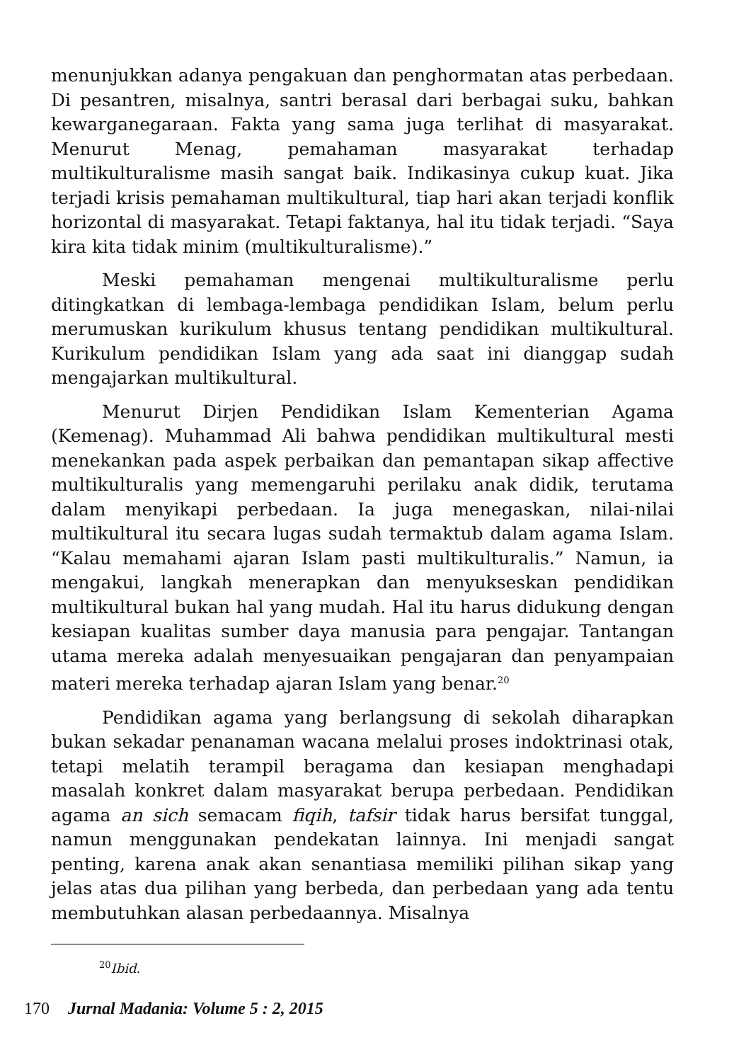menunjukkan adanya pengakuan dan penghormatan atas perbedaan. Di pesantren, misalnya, santri berasal dari berbagai suku, bahkan kewarganegaraan. Fakta yang sama juga terlihat di masyarakat. Menurut Menag, pemahaman masyarakat terhadap multikulturalisme masih sangat baik. Indikasinya cukup kuat. Jika terjadi krisis pemahaman multikultural, tiap hari akan terjadi konflik horizontal di masyarakat. Tetapi faktanya, hal itu tidak terjadi. “Saya kira kita tidak minim (multikulturalisme).”
Meski pemahaman mengenai multikulturalisme perlu ditingkatkan di lembaga-lembaga pendidikan Islam, belum perlu merumuskan kurikulum khusus tentang pendidikan multikultural. Kurikulum pendidikan Islam yang ada saat ini dianggap sudah mengajarkan multikultural.
Menurut Dirjen Pendidikan Islam Kementerian Agama (Kemenag). Muhammad Ali bahwa pendidikan multikultural mesti menekankan pada aspek perbaikan dan pemantapan sikap affective multikulturalis yang memengaruhi perilaku anak didik, terutama dalam menyikapi perbedaan. Ia juga menegaskan, nilai-nilai multikultural itu secara lugas sudah termaktub dalam agama Islam. “Kalau memahami ajaran Islam pasti multikulturalis.” Namun, ia mengakui, langkah menerapkan dan menyukseskan pendidikan multikultural bukan hal yang mudah. Hal itu harus didukung dengan kesiapan kualitas sumber daya manusia para pengajar. Tantangan utama mereka adalah menyesuaikan pengajaran dan penyampaian materi mereka terhadap ajaran Islam yang benar.<sup>20</sup>
Pendidikan agama yang berlangsung di sekolah diharapkan bukan sekadar penanaman wacana melalui proses indoktrinasi otak, tetapi melatih terampil beragama dan kesiapan menghadapi masalah konkret dalam masyarakat berupa perbedaan. Pendidikan agama an sich semacam fiqih, tafsir tidak harus bersifat tunggal, namun menggunakan pendekatan lainnya. Ini menjadi sangat penting, karena anak akan senantiasa memiliki pilihan sikap yang jelas atas dua pilihan yang berbeda, dan perbedaan yang ada tentu membutuhkan alasan perbedaannya. Misalnya
<sup>20</sup> Ibid.
170 Jurnal Madania: Volume 5 : 2, 2015